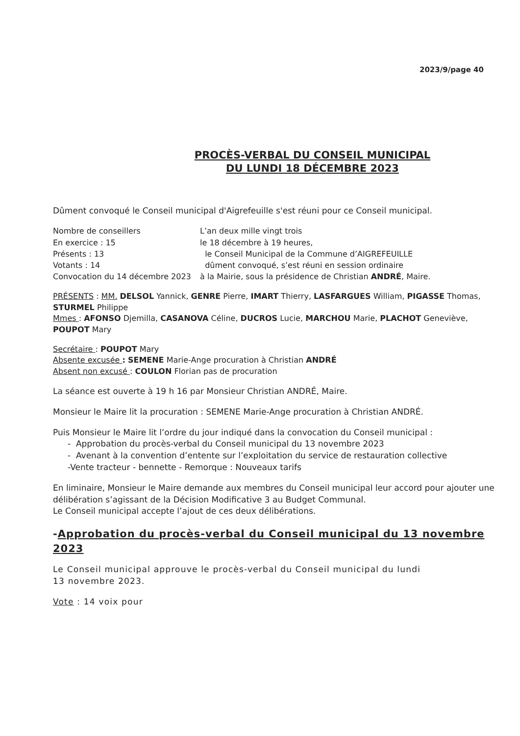2023/9/page 40
PROCÈS-VERBAL DU CONSEIL MUNICIPAL
DU LUNDI 18 DÉCEMBRE 2023
Dûment convoqué le Conseil municipal d'Aigrefeuille s'est réuni pour ce Conseil municipal.
Nombre de conseillers
En exercice : 15
Présents : 13
Votants : 14
Convocation du 14 décembre 2023
L’an deux mille vingt trois
le 18 décembre à 19 heures,
le Conseil Municipal de la Commune d’AIGREFEUILLE
dûment convoqué, s’est réuni en session ordinaire
à la Mairie, sous la présidence de Christian ANDRÉ, Maire.
PRÉSENTS : MM. DELSOL Yannick, GENRE Pierre, IMART Thierry, LASFARGUES William, PIGASSE Thomas, STURMEL Philippe
Mmes : AFONSO Djemilla, CASANOVA Céline, DUCROS Lucie, MARCHOU Marie, PLACHOT Geneviève, POUPOT Mary
Secrétaire : POUPOT Mary
Absente excusée : SEMENE Marie-Ange procuration à Christian ANDRÉ
Absent non excusé : COULON Florian pas de procuration
La séance est ouverte à 19 h 16 par Monsieur Christian ANDRÉ, Maire.
Monsieur le Maire lit la procuration : SEMENE Marie-Ange procuration à Christian ANDRÉ.
Puis Monsieur le Maire lit l’ordre du jour indiqué dans la convocation du Conseil municipal :
- Approbation du procès-verbal du Conseil municipal du 13 novembre 2023
- Avenant à la convention d’entente sur l’exploitation du service de restauration collective
-Vente tracteur - bennette - Remorque : Nouveaux tarifs
En liminaire, Monsieur le Maire demande aux membres du Conseil municipal leur accord pour ajouter une délibération s’agissant de la Décision Modificative 3 au Budget Communal.
Le Conseil municipal accepte l’ajout de ces deux délibérations.
-Approbation du procès-verbal du Conseil municipal du 13 novembre 2023
Le Conseil municipal approuve le procès-verbal du Conseil municipal du lundi
13 novembre 2023.
Vote : 14 voix pour